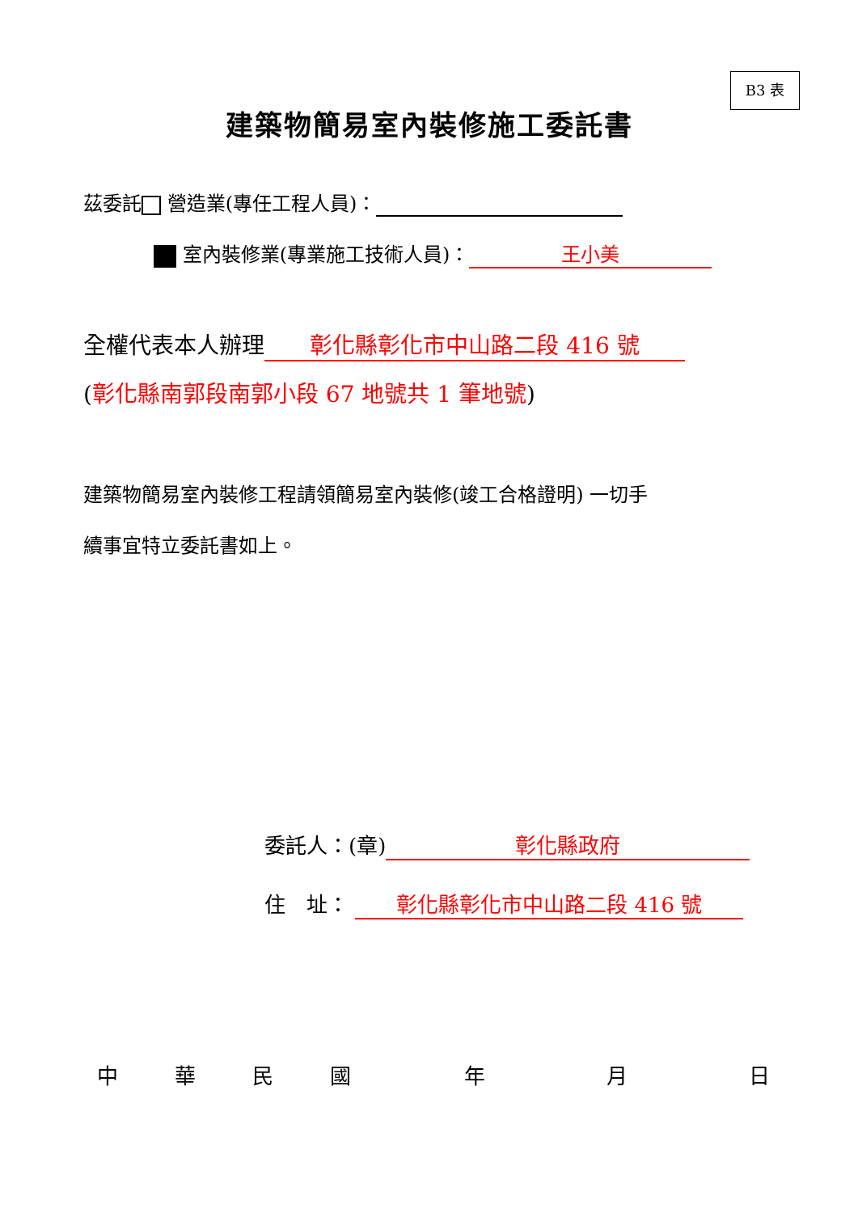B3 表
建築物簡易室內裝修施工委託書
茲委託 營造業(專任工程人員)：
室內裝修業(專業施工技術人員)： 王小美
全權代表本人辦理 彰化縣彰化市中山路二段 416 號
(彰化縣南郭段南郭小段 67 地號共 1 筆地號)
建築物簡易室內裝修工程請領簡易室內裝修(竣工合格證明) 一切手
續事宜特立委託書如上。
委託人：(章) 彰化縣政府
住　址： 彰化縣彰化市中山路二段 416 號
中 華民國年月日